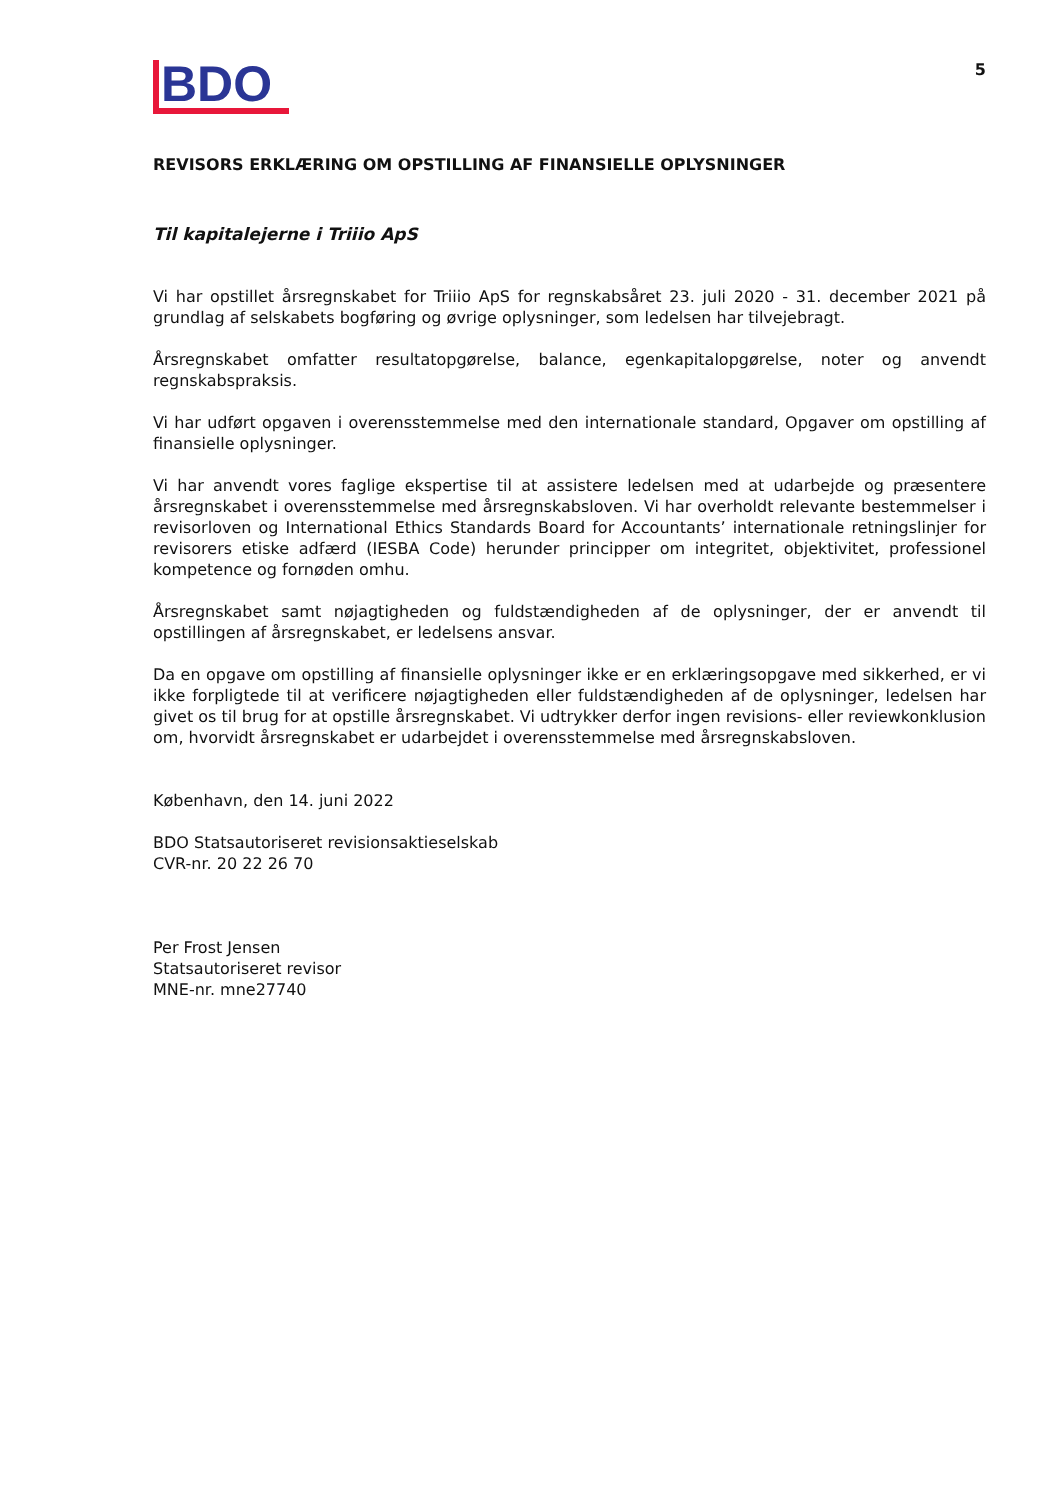BDO
5
REVISORS ERKLÆRING OM OPSTILLING AF FINANSIELLE OPLYSNINGER
Til kapitalejerne i Triiio ApS
Vi har opstillet årsregnskabet for Triiio ApS for regnskabsåret 23. juli 2020 - 31. december 2021 på grundlag af selskabets bogføring og øvrige oplysninger, som ledelsen har tilvejebragt.
Årsregnskabet omfatter resultatopgørelse, balance, egenkapitalopgørelse, noter og anvendt regnskabspraksis.
Vi har udført opgaven i overensstemmelse med den internationale standard, Opgaver om opstilling af finansielle oplysninger.
Vi har anvendt vores faglige ekspertise til at assistere ledelsen med at udarbejde og præsentere årsregnskabet i overensstemmelse med årsregnskabsloven. Vi har overholdt relevante bestemmelser i revisorloven og International Ethics Standards Board for Accountants’ internationale retningslinjer for revisorers etiske adfærd (IESBA Code) herunder principper om integritet, objektivitet, professionel kompetence og fornøden omhu.
Årsregnskabet samt nøjagtigheden og fuldstændigheden af de oplysninger, der er anvendt til opstillingen af årsregnskabet, er ledelsens ansvar.
Da en opgave om opstilling af finansielle oplysninger ikke er en erklæringsopgave med sikkerhed, er vi ikke forpligtede til at verificere nøjagtigheden eller fuldstændigheden af de oplysninger, ledelsen har givet os til brug for at opstille årsregnskabet. Vi udtrykker derfor ingen revisions- eller reviewkonklusion om, hvorvidt årsregnskabet er udarbejdet i overensstemmelse med årsregnskabsloven.
København, den 14. juni 2022
BDO Statsautoriseret revisionsaktieselskab
CVR-nr. 20 22 26 70
Per Frost Jensen
Statsautoriseret revisor
MNE-nr. mne27740